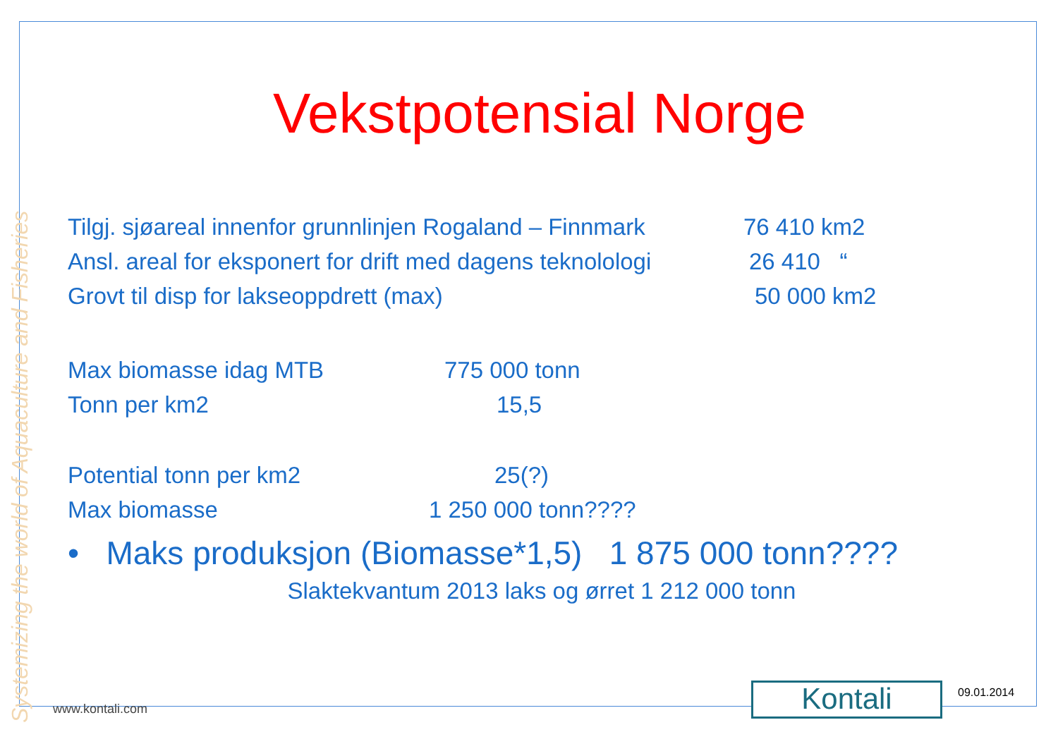Systemizing the world of Aquaculture and Fisheries
Vekstpotensial Norge
Tilgj. sjøareal innenfor grunnlinjen Rogaland – Finnmark 76 410 km2
Ansl. areal for eksponert for drift med dagens teknolologi 26 410 “
Grovt til disp for lakseoppdrett (max) 50 000 km2
Max biomasse idag MTB 775 000 tonn
Tonn per km2 15,5
Potential tonn per km2 25(?)
Max biomasse 1 250 000 tonn????
• Maks produksjon (Biomasse*1,5) 1 875 000 tonn????
Slaktekvantum 2013 laks og ørret 1 212 000 tonn
www.kontali.com Kontali 09.01.2014